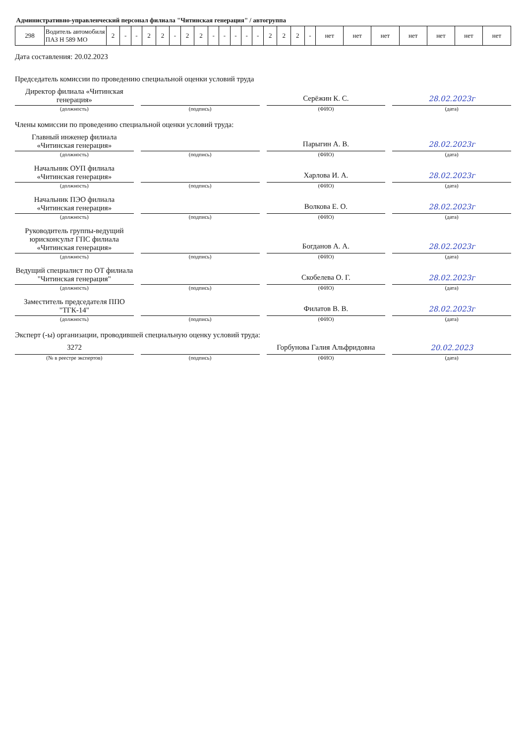| Административно-управленческий персонал филиала "Читинская генерация" / автогруппа | | | | | | | | | | | | | | | | | | | | | | | | | |
| --- | --- | --- | --- | --- | --- | --- | --- | --- | --- | --- | --- | --- | --- | --- | --- | --- | --- | --- | --- | --- | --- | --- | --- | --- | --- |
| 298 | Водитель автомобиля ПАЗ Н 589 МО | 2 | - | - | 2 | 2 | - | 2 | 2 | - | - | - | - | - | 2 | 2 | 2 | - | нет | нет | нет | нет | нет | нет | нет |
Дата составления: 20.02.2023
Председатель комиссии по проведению специальной оценки условий труда
Директор филиала «Читинская генерация»
(должность)
(подпись)
Серёжин К. С.
(ФИО)
28.02.2023г
(дата)
Члены комиссии по проведению специальной оценки условий труда:
Главный инженер филиала «Читинская генерация»
(должность)
(подпись)
Парыгин А. В.
(ФИО)
28.02.2023г
(дата)
Начальник ОУП филиала «Читинская генерация»
(должность)
(подпись)
Харлова И. А.
(ФИО)
28.02.2023г
(дата)
Начальник ПЭО филиала «Читинская генерация»
(должность)
(подпись)
Волкова Е. О.
(ФИО)
28.02.2023г
(дата)
Руководитель группы-ведущий юрисконсульт ГПС филиала «Читинская генерация»
(должность)
(подпись)
Богданов А. А.
(ФИО)
28.02.2023г
(дата)
Ведущий специалист по ОТ филиала "Читинская генерация"
(должность)
(подпись)
Скобелева О. Г.
(ФИО)
28.02.2023г
(дата)
Заместитель председателя ППО "ТГК-14"
(должность)
(подпись)
Филатов В. В.
(ФИО)
28.02.2023г
(дата)
Эксперт (-ы) организации, проводившей специальную оценку условий труда:
3272
(№ в реестре экспертов)
(подпись)
Горбунова Галия Альфридовна
(ФИО)
20.02.2023
(дата)